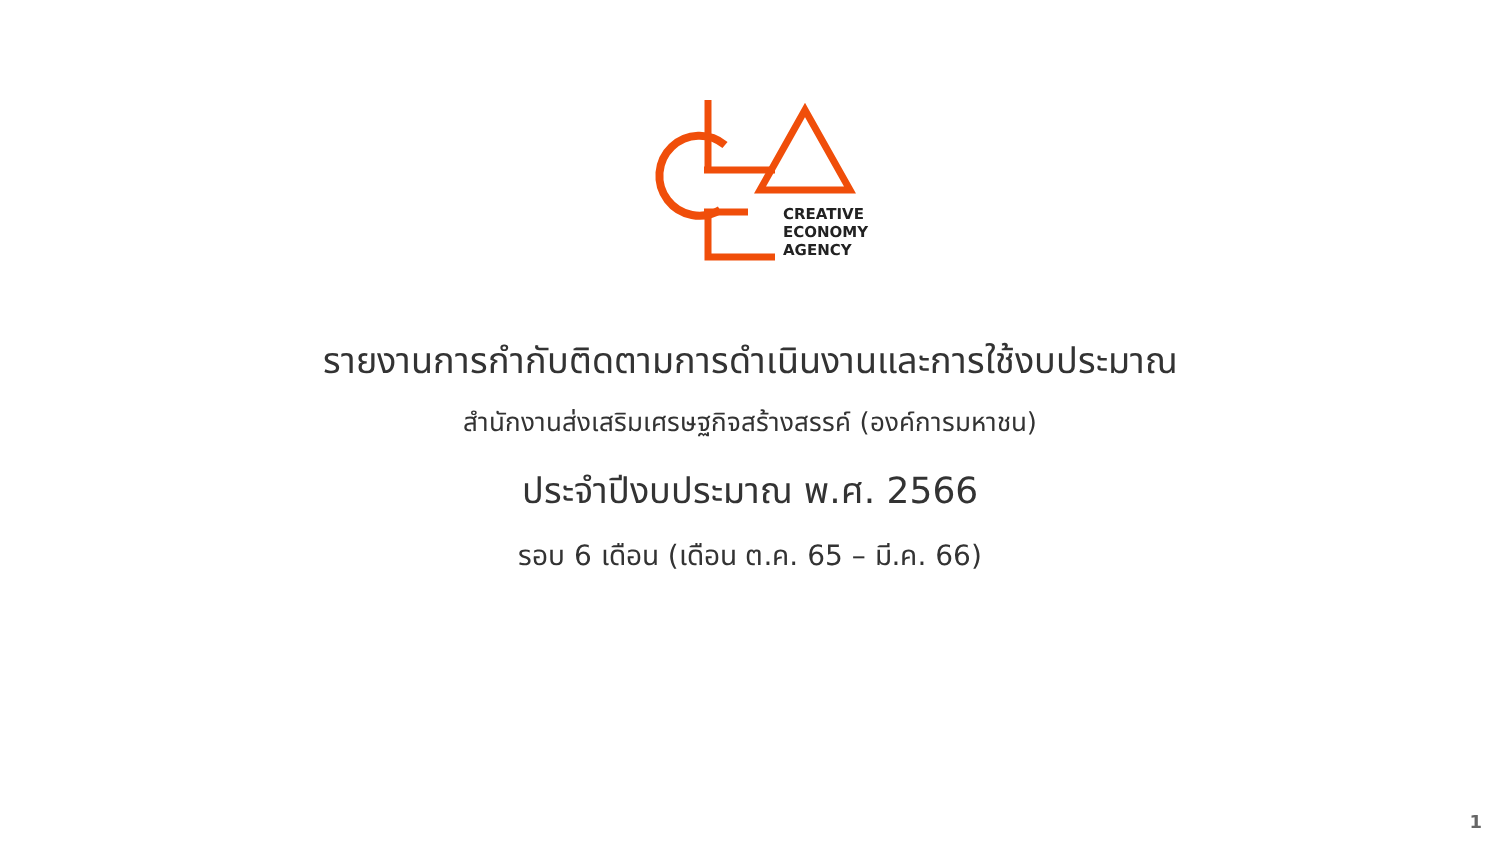CREATIVE
ECONOMY
AGENCY
รายงานการกำกับติดตามการดำเนินงานและการใช้งบประมาณ
สำนักงานส่งเสริมเศรษฐกิจสร้างสรรค์ (องค์การมหาชน)
ประจำปีงบประมาณ พ.ศ. 2566
รอบ 6 เดือน (เดือน ต.ค. 65 – มี.ค. 66)
1